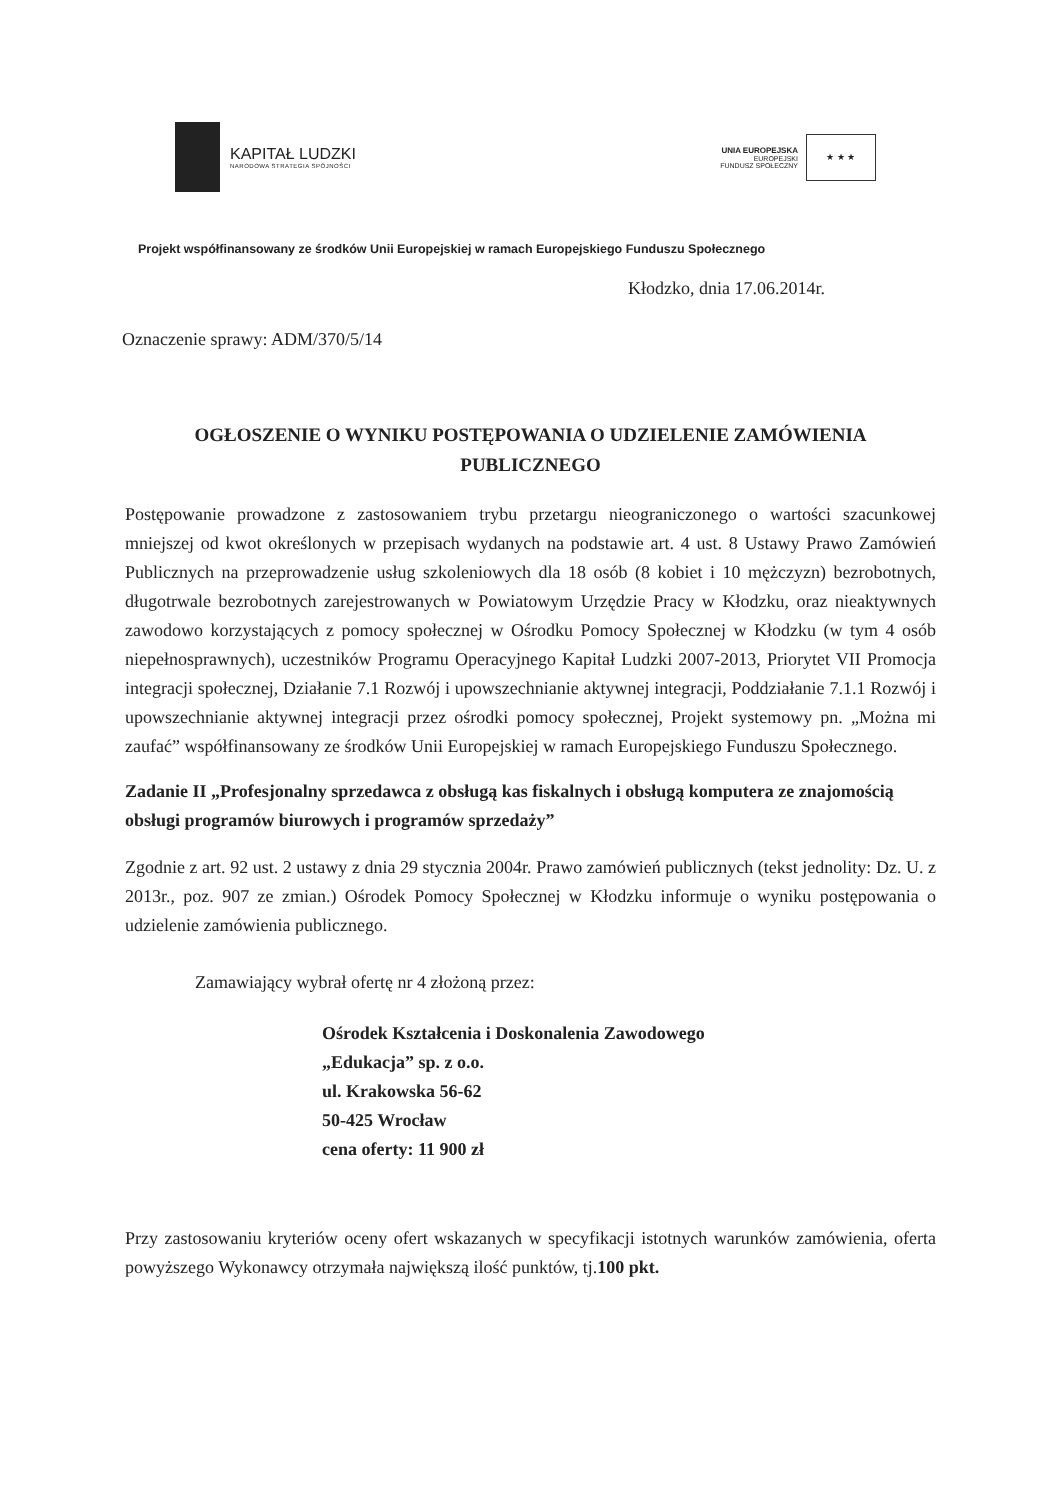KAPITAŁ LUDZKI
NARODOWA STRATEGIA SPÓJNOŚCI
UNIA EUROPEJSKA
EUROPEJSKI
FUNDUSZ SPOŁECZNY
★ ★ ★
Projekt współfinansowany ze środków Unii Europejskiej w ramach Europejskiego Funduszu Społecznego
Kłodzko, dnia 17.06.2014r.
Oznaczenie sprawy: ADM/370/5/14
OGŁOSZENIE O WYNIKU POSTĘPOWANIA O UDZIELENIE ZAMÓWIENIA PUBLICZNEGO
Postępowanie prowadzone z zastosowaniem trybu przetargu nieograniczonego o wartości szacunkowej mniejszej od kwot określonych w przepisach wydanych na podstawie art. 4 ust. 8 Ustawy Prawo Zamówień Publicznych na przeprowadzenie usług szkoleniowych dla 18 osób (8 kobiet i 10 mężczyzn) bezrobotnych, długotrwale bezrobotnych zarejestrowanych w Powiatowym Urzędzie Pracy w Kłodzku, oraz nieaktywnych zawodowo korzystających z pomocy społecznej w Ośrodku Pomocy Społecznej w Kłodzku (w tym 4 osób niepełnosprawnych), uczestników Programu Operacyjnego Kapitał Ludzki 2007-2013, Priorytet VII Promocja integracji społecznej, Działanie 7.1 Rozwój i upowszechnianie aktywnej integracji, Poddziałanie 7.1.1 Rozwój i upowszechnianie aktywnej integracji przez ośrodki pomocy społecznej, Projekt systemowy pn. „Można mi zaufać” współfinansowany ze środków Unii Europejskiej w ramach Europejskiego Funduszu Społecznego.
Zadanie II „Profesjonalny sprzedawca z obsługą kas fiskalnych i obsługą komputera ze znajomością obsługi programów biurowych i programów sprzedaży”
Zgodnie z art. 92 ust. 2 ustawy z dnia 29 stycznia 2004r. Prawo zamówień publicznych (tekst jednolity: Dz. U. z 2013r., poz. 907 ze zmian.) Ośrodek Pomocy Społecznej w Kłodzku informuje o wyniku postępowania o udzielenie zamówienia publicznego.
Zamawiający wybrał ofertę nr 4 złożoną przez:
Ośrodek Kształcenia i Doskonalenia Zawodowego
„Edukacja” sp. z o.o.
ul. Krakowska 56-62
50-425 Wrocław
cena oferty: 11 900 zł
Przy zastosowaniu kryteriów oceny ofert wskazanych w specyfikacji istotnych warunków zamówienia, oferta powyższego Wykonawcy otrzymała największą ilość punktów, tj.100 pkt.